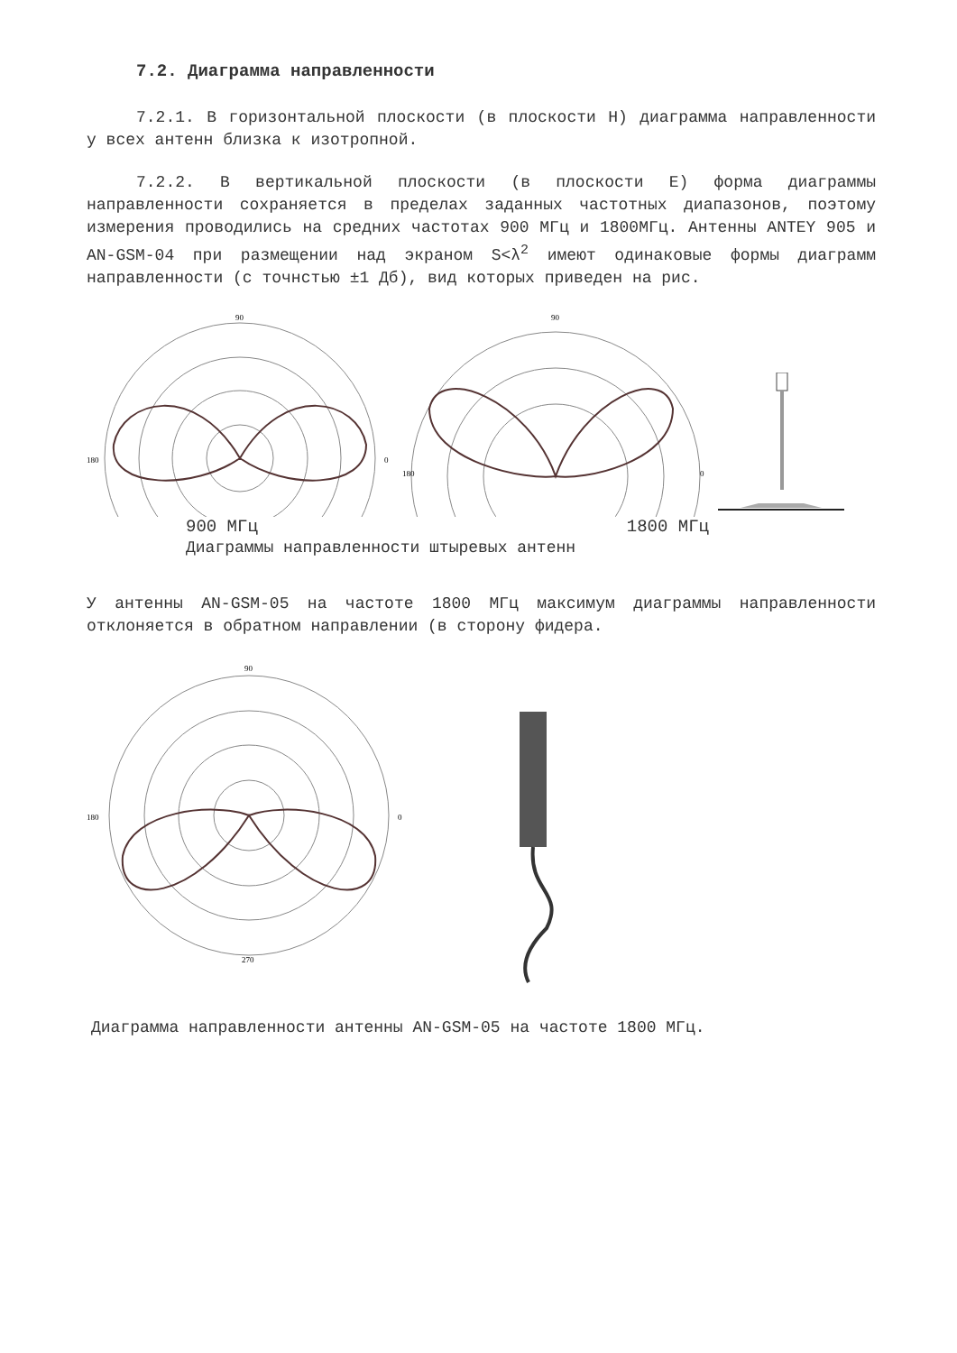7.2. Диаграмма направленности
7.2.1. В горизонтальной плоскости (в плоскости H) диаграмма направленности у всех антенн близка к изотропной.
7.2.2. В вертикальной плоскости (в плоскости E) форма диаграммы направленности сохраняется в пределах заданных частотных диапазонов, поэтому измерения проводились на средних частотах 900 МГц и 1800МГц. Антенны ANTEY 905 и AN-GSM-04 при размещении над экраном S<λ<sup>2</sup> имеют одинаковые формы диаграмм направленности (с точнстью ±1 Дб), вид которых приведен на рис.
90
0
180
90
0
180
900 МГц 1800 МГц
Диаграммы направленности штыревых антенн
У антенны AN-GSM-05 на частоте 1800 МГц максимум диаграммы направленности отклоняется в обратном направлении (в сторону фидера.
90
0
180
270
Диаграмма направленности антенны AN-GSM-05 на частоте 1800 МГц.